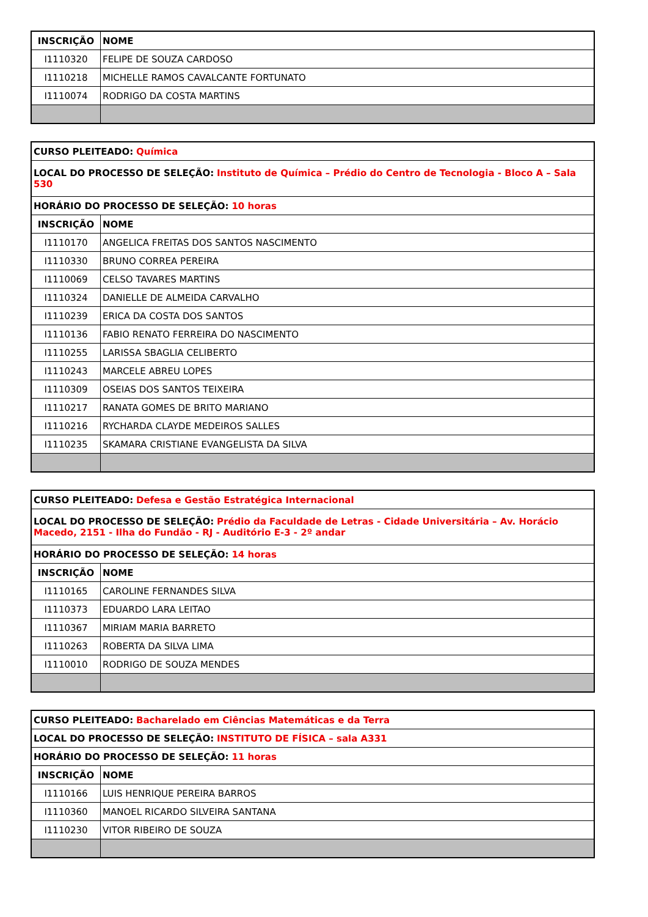| INSCRIÇÃO | NOME |
| --- | --- |
| I1110320 | FELIPE DE SOUZA CARDOSO |
| I1110218 | MICHELLE RAMOS CAVALCANTE FORTUNATO |
| I1110074 | RODRIGO DA COSTA MARTINS |
| CURSO PLEITEADO: Química | |
| LOCAL DO PROCESSO DE SELEÇÃO: Instituto de Química – Prédio do Centro de Tecnologia - Bloco A – Sala 530 | |
| HORÁRIO DO PROCESSO DE SELEÇÃO: 10 horas | |
| INSCRIÇÃO | NOME |
| I1110170 | ANGELICA FREITAS DOS SANTOS NASCIMENTO |
| I1110330 | BRUNO CORREA PEREIRA |
| I1110069 | CELSO TAVARES MARTINS |
| I1110324 | DANIELLE DE ALMEIDA CARVALHO |
| I1110239 | ERICA DA COSTA DOS SANTOS |
| I1110136 | FABIO RENATO FERREIRA DO NASCIMENTO |
| I1110255 | LARISSA SBAGLIA CELIBERTO |
| I1110243 | MARCELE ABREU LOPES |
| I1110309 | OSEIAS DOS SANTOS TEIXEIRA |
| I1110217 | RANATA GOMES DE BRITO MARIANO |
| I1110216 | RYCHARDA CLAYDE MEDEIROS SALLES |
| I1110235 | SKAMARA CRISTIANE EVANGELISTA DA SILVA |
| CURSO PLEITEADO: Defesa e Gestão Estratégica Internacional | |
| LOCAL DO PROCESSO DE SELEÇÃO: Prédio da Faculdade de Letras - Cidade Universitária – Av. Horácio Macedo, 2151 - Ilha do Fundão - RJ - Auditório E-3 - 2º andar | |
| HORÁRIO DO PROCESSO DE SELEÇÃO: 14 horas | |
| INSCRIÇÃO | NOME |
| I1110165 | CAROLINE FERNANDES SILVA |
| I1110373 | EDUARDO LARA LEITAO |
| I1110367 | MIRIAM MARIA BARRETO |
| I1110263 | ROBERTA DA SILVA LIMA |
| I1110010 | RODRIGO DE SOUZA MENDES |
| CURSO PLEITEADO: Bacharelado em Ciências Matemáticas e da Terra | |
| LOCAL DO PROCESSO DE SELEÇÃO: INSTITUTO DE FÍSICA – sala A331 | |
| HORÁRIO DO PROCESSO DE SELEÇÃO: 11 horas | |
| INSCRIÇÃO | NOME |
| I1110166 | LUIS HENRIQUE PEREIRA BARROS |
| I1110360 | MANOEL RICARDO SILVEIRA SANTANA |
| I1110230 | VITOR RIBEIRO DE SOUZA |